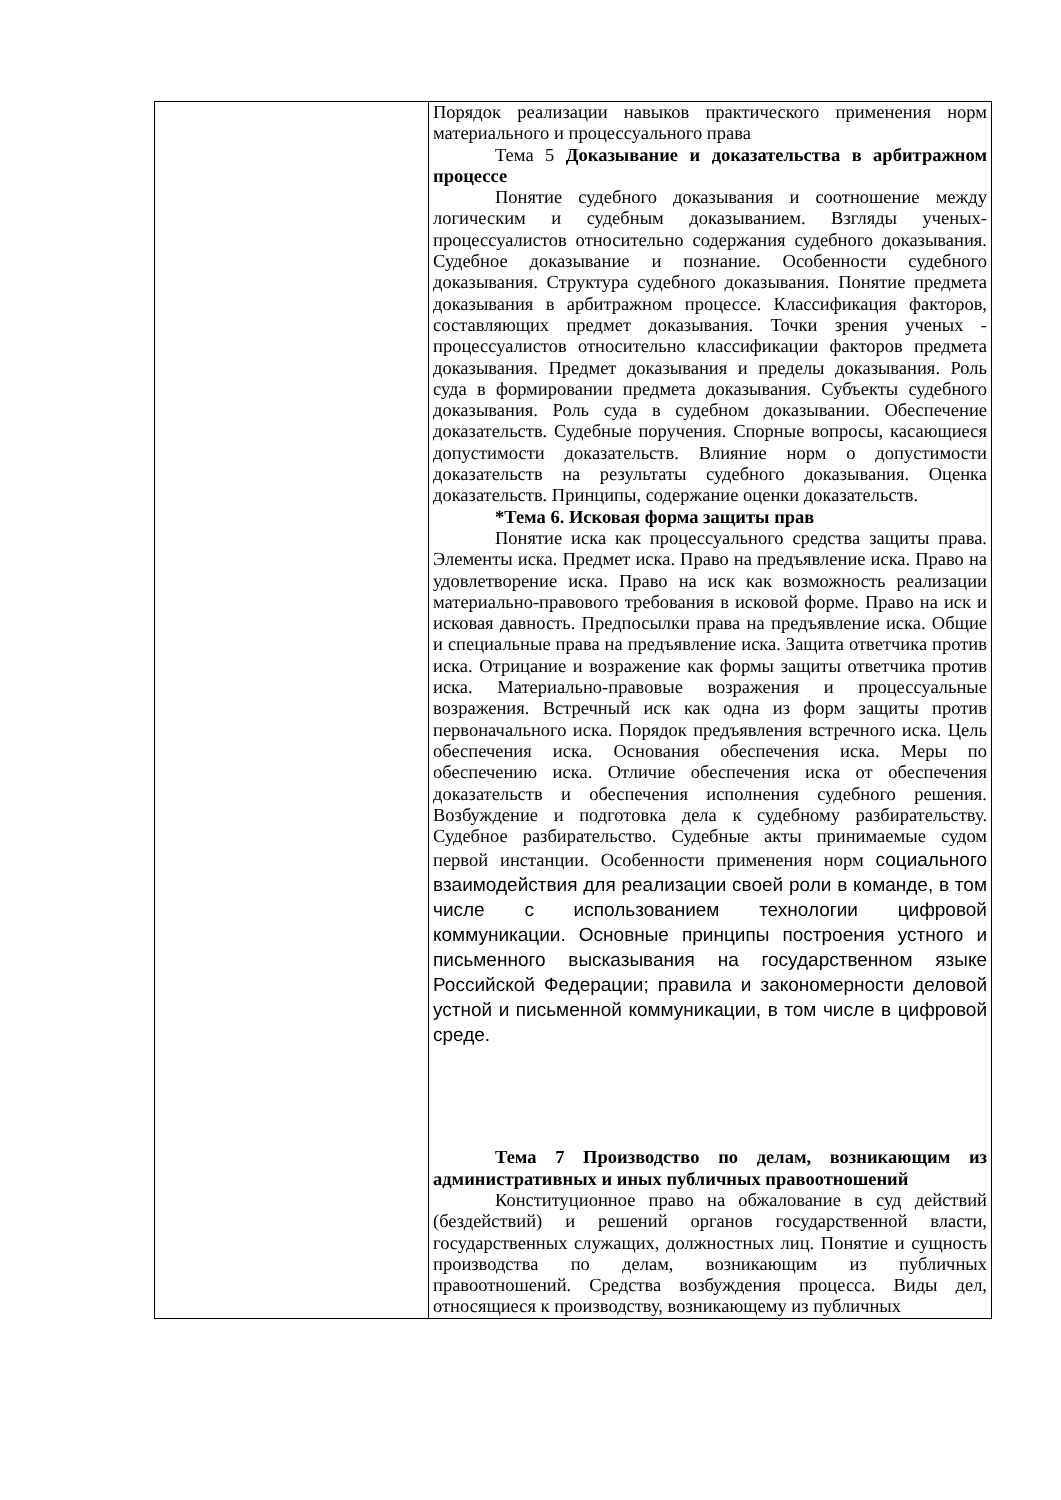| | Порядок реализации навыков практического применения норм материального и процессуального права Тема 5 Доказывание и доказательства в арбитражном процессе Понятие судебного доказывания и соотношение между логическим и судебным доказыванием. Взгляды ученых-процессуалистов относительно содержания судебного доказывания. Судебное доказывание и познание. Особенности судебного доказывания. Структура судебного доказывания. Понятие предмета доказывания в арбитражном процессе. Классификация факторов, составляющих предмет доказывания. Точки зрения ученых - процессуалистов относительно классификации факторов предмета доказывания. Предмет доказывания и пределы доказывания. Роль суда в формировании предмета доказывания. Субъекты судебного доказывания. Роль суда в судебном доказывании. Обеспечение доказательств. Судебные поручения. Спорные вопросы, касающиеся допустимости доказательств. Влияние норм о допустимости доказательств на результаты судебного доказывания. Оценка доказательств. Принципы, содержание оценки доказательств. *Тема 6. Исковая форма защиты прав Понятие иска как процессуального средства защиты права. Элементы иска. Предмет иска. Право на предъявление иска. Право на удовлетворение иска. Право на иск как возможность реализации материально-правового требования в исковой форме. Право на иск и исковая давность. Предпосылки права на предъявление иска. Общие и специальные права на предъявление иска. Защита ответчика против иска. Отрицание и возражение как формы защиты ответчика против иска. Материально-правовые возражения и процессуальные возражения. Встречный иск как одна из форм защиты против первоначального иска. Порядок предъявления встречного иска. Цель обеспечения иска. Основания обеспечения иска. Меры по обеспечению иска. Отличие обеспечения иска от обеспечения доказательств и обеспечения исполнения судебного решения. Возбуждение и подготовка дела к судебному разбирательству. Судебное разбирательство. Судебные акты принимаемые судом первой инстанции. Особенности применения норм социального взаимодействия для реализации своей роли в команде, в том числе с использованием технологии цифровой коммуникации. Основные принципы построения устного и письменного высказывания на государственном языке Российской Федерации; правила и закономерности деловой устной и письменной коммуникации, в том числе в цифровой среде. Тема 7 Производство по делам, возникающим из административных и иных публичных правоотношений Конституционное право на обжалование в суд действий (бездействий) и решений органов государственной власти, государственных служащих, должностных лиц. Понятие и сущность производства по делам, возникающим из публичных правоотношений. Средства возбуждения процесса. Виды дел, относящиеся к производству, возникающему из публичных |